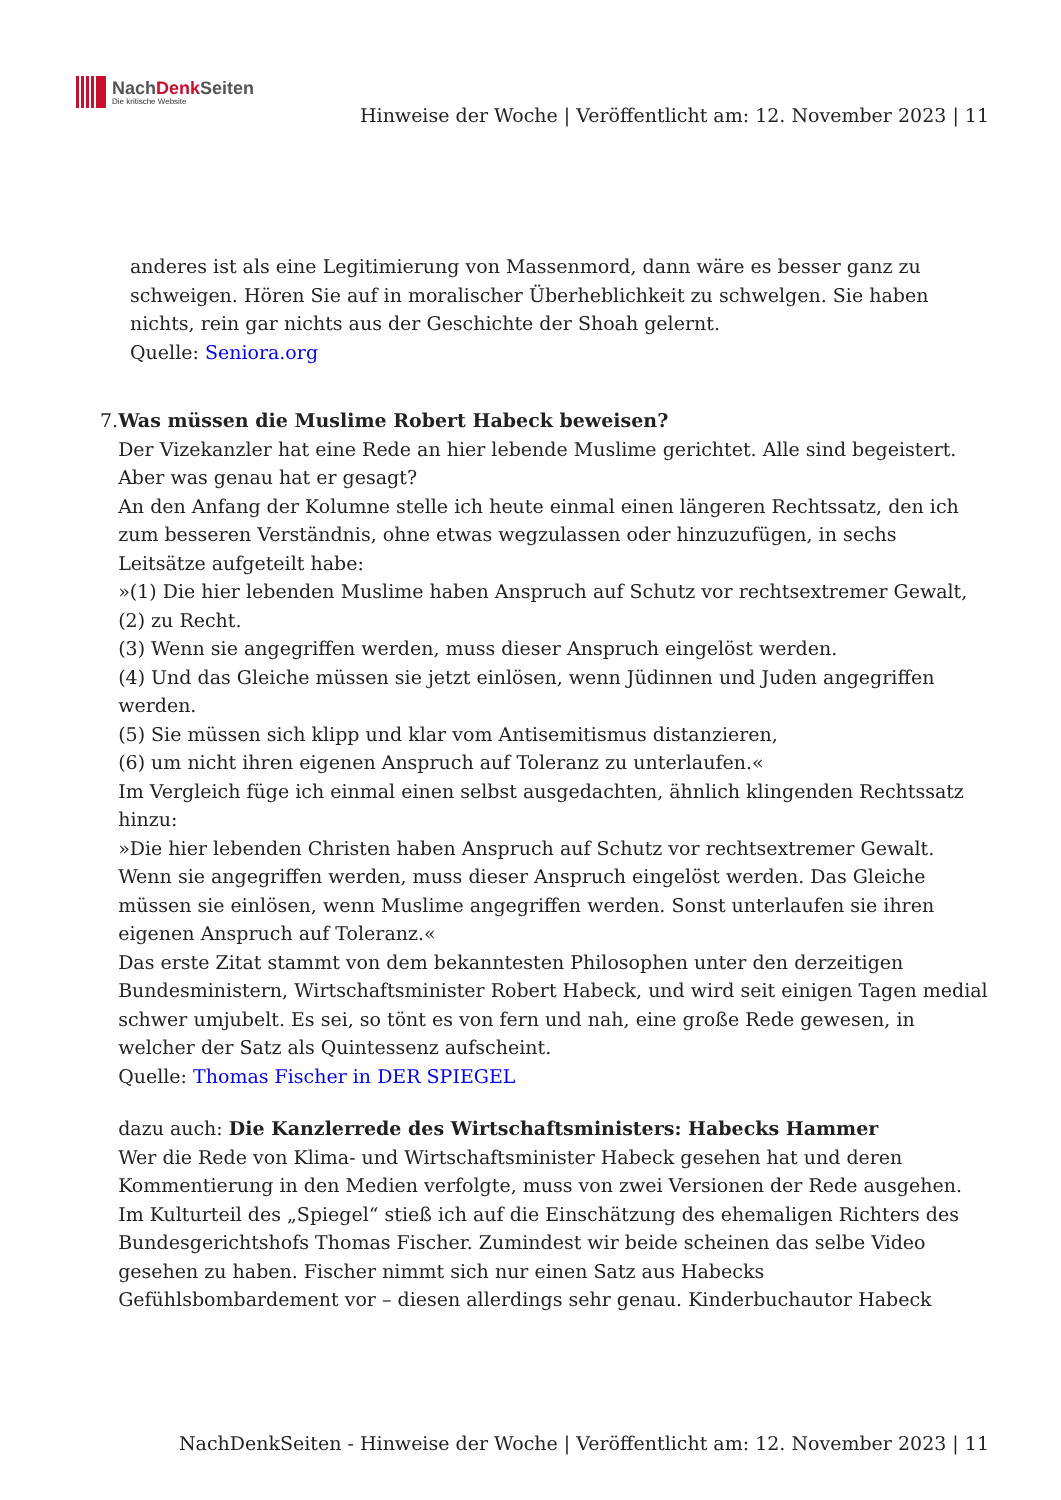NachDenk Seiten
Die kritische Website
Hinweise der Woche | Veröffentlicht am: 12. November 2023 | 11
anderes ist als eine Legitimierung von Massenmord, dann wäre es besser ganz zu schweigen. Hören Sie auf in moralischer Überheblichkeit zu schwelgen. Sie haben nichts, rein gar nichts aus der Geschichte der Shoah gelernt.
Quelle: Seniora.org
7. Was müssen die Muslime Robert Habeck beweisen?
Der Vizekanzler hat eine Rede an hier lebende Muslime gerichtet. Alle sind begeistert. Aber was genau hat er gesagt?
An den Anfang der Kolumne stelle ich heute einmal einen längeren Rechtssatz, den ich zum besseren Verständnis, ohne etwas wegzulassen oder hinzuzufügen, in sechs Leitsätze aufgeteilt habe:
»(1) Die hier lebenden Muslime haben Anspruch auf Schutz vor rechtsextremer Gewalt,
(2) zu Recht.
(3) Wenn sie angegriffen werden, muss dieser Anspruch eingelöst werden.
(4) Und das Gleiche müssen sie jetzt einlösen, wenn Jüdinnen und Juden angegriffen werden.
(5) Sie müssen sich klipp und klar vom Antisemitismus distanzieren,
(6) um nicht ihren eigenen Anspruch auf Toleranz zu unterlaufen.«
Im Vergleich füge ich einmal einen selbst ausgedachten, ähnlich klingenden Rechtssatz hinzu:
»Die hier lebenden Christen haben Anspruch auf Schutz vor rechtsextremer Gewalt. Wenn sie angegriffen werden, muss dieser Anspruch eingelöst werden. Das Gleiche müssen sie einlösen, wenn Muslime angegriffen werden. Sonst unterlaufen sie ihren eigenen Anspruch auf Toleranz.«
Das erste Zitat stammt von dem bekanntesten Philosophen unter den derzeitigen Bundesministern, Wirtschaftsminister Robert Habeck, und wird seit einigen Tagen medial schwer umjubelt. Es sei, so tönt es von fern und nah, eine große Rede gewesen, in welcher der Satz als Quintessenz aufscheint.
Quelle: Thomas Fischer in DER SPIEGEL
dazu auch: Die Kanzlerrede des Wirtschaftsministers: Habecks Hammer
Wer die Rede von Klima- und Wirtschaftsminister Habeck gesehen hat und deren Kommentierung in den Medien verfolgte, muss von zwei Versionen der Rede ausgehen. Im Kulturteil des „Spiegel“ stieß ich auf die Einschätzung des ehemaligen Richters des Bundesgerichtshofs Thomas Fischer. Zumindest wir beide scheinen das selbe Video gesehen zu haben. Fischer nimmt sich nur einen Satz aus Habecks Gefühlsbombardement vor – diesen allerdings sehr genau. Kinderbuchautor Habeck
NachDenkSeiten - Hinweise der Woche | Veröffentlicht am: 12. November 2023 | 11